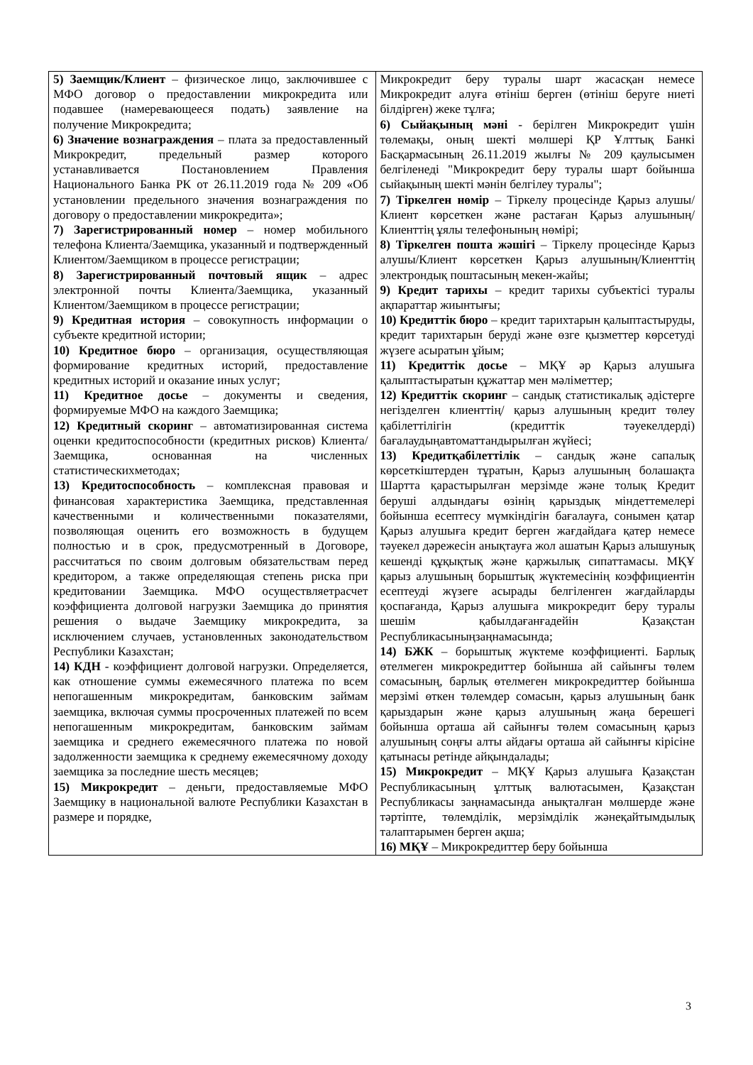| 5) Заемщик/Клиент – физическое лицо, заключившее с МФО договор о предоставлении микрокредита или подавшее (намеревающееся подать) заявление на получение Микрокредита; 6) Значение вознаграждения – плата за предоставленный Микрокредит, предельный размер которого устанавливается Постановлением Правления Национального Банка РК от 26.11.2019 года № 209 «Об установлении предельного значения вознаграждения по договору о предоставлении микрокредита»; 7) Зарегистрированный номер – номер мобильного телефона Клиента/Заемщика, указанный и подтвержденный Клиентом/Заемщиком в процессе регистрации; 8) Зарегистрированный почтовый ящик – адрес электронной почты Клиента/Заемщика, указанный Клиентом/Заемщиком в процессе регистрации; 9) Кредитная история – совокупность информации о субъекте кредитной истории; 10) Кредитное бюро – организация, осуществляющая формирование кредитных историй, предоставление кредитных историй и оказание иных услуг; 11) Кредитное досье – документы и сведения, формируемые МФО на каждого Заемщика; 12) Кредитный скоринг – автоматизированная система оценки кредитоспособности (кредитных рисков) Клиента/ Заемщика, основанная на численных статистическихметодах; 13) Кредитоспособность – комплексная правовая и финансовая характеристика Заемщика, представленная качественными и количественными показателями, позволяющая оценить его возможность в будущем полностью и в срок, предусмотренный в Договоре, рассчитаться по своим долговым обязательствам перед кредитором, а также определяющая степень риска при кредитовании Заемщика. МФО осуществляетрасчет коэффициента долговой нагрузки Заемщика до принятия решения о выдаче Заемщику микрокредита, за исключением случаев, установленных законодательством Республики Казахстан; 14) КДН - коэффициент долговой нагрузки. Определяется, как отношение суммы ежемесячного платежа по всем непогашенным микрокредитам, банковским займам заемщика, включая суммы просроченных платежей по всем непогашенным микрокредитам, банковским займам заемщика и среднего ежемесячного платежа по новой задолженности заемщика к среднему ежемесячному доходу заемщика за последние шесть месяцев; 15) Микрокредит – деньги, предоставляемые МФО Заемщику в национальной валюте Республики Казахстан в размере и порядке, | Микрокредит беру туралы шарт жасасқан немесе Микрокредит алуға өтініш берген (өтініш беруге ниеті білдірген) жеке тұлға; 6) Сыйақының мәні - берілген Микрокредит үшін төлемақы, оның шекті мөлшері ҚР Ұлттық Банкі Басқармасының 26.11.2019 жылғы № 209 қаулысымен белгіленеді "Микрокредит беру туралы шарт бойынша сыйақының шекті мәнін белгілеу туралы"; 7) Тіркелген нөмір – Тіркелу процесінде Қарыз алушы/Клиент көрсеткен және растаған Қарыз алушының/Клиенттің ұялы телефонының нөмірі; 8) Тіркелген пошта жәшігі – Тіркелу процесінде Қарыз алушы/Клиент көрсеткен Қарыз алушының/Клиенттің электрондық поштасының мекен-жайы; 9) Кредит тарихы – кредит тарихы субъектісі туралы ақпараттар жиынтығы; 10) Кредиттік бюро – кредит тарихтарын қалыптастыруды, кредит тарихтарын беруді және өзге қызметтер көрсетуді жүзеге асыратын ұйым; 11) Кредиттік досье – МҚҰ әр Қарыз алушыға қалыптастыратын құжаттар мен мәліметтер; 12) Кредиттік скоринг – сандық статистикалық әдістерге негізделген клиенттің/ қарыз алушының кредит төлеу қабілеттілігін (кредиттік тәуекелдерді) бағалаудыңавтоматтандырылған жүйесі; 13) Кредитқабілеттілік – сандық және сапалық көрсеткіштерден тұратын, Қарыз алушының болашақта Шартта қарастырылған мерзімде және толық Кредит беруші алдындағы өзінің қарыздық міндеттемелері бойынша есептесу мүмкіндігін бағалауға, сонымен қатар Қарыз алушыға кредит берген жағдайдаға қатер немесе тәуекел дәрежесін анықтауға жол ашатын Қарыз алышунық кешенді құқықтық және қаржылық сипаттамасы. МҚҰ қарыз алушының борыштық жүктемесінің коэффициентін есептеуді жүзеге асырады белгіленген жағдайларды қоспағанда, Қарыз алушыға микрокредит беру туралы шешім қабылдағанғадейін Қазақстан Республикасыныңзаңнамасында; 14) БЖК – борыштық жүктеме коэффициенті. Барлық өтелмеген микрокредиттер бойынша ай сайынғы төлем сомасының, барлық өтелмеген микрокредиттер бойынша мерзімі өткен төлемдер сомасын, қарыз алушының банк қарыздарын және қарыз алушының жаңа берешегі бойынша орташа ай сайынғы төлем сомасының қарыз алушының соңғы алты айдағы орташа ай сайынғы кірісіне қатынасы ретінде айқындалады; 15) Микрокредит – МҚҰ Қарыз алушыға Қазақстан Республикасының ұлттық валютасымен, Қазақстан Республикасы заңнамасында анықталған мөлшерде және тәртіпте, төлемділік, мерзімділік жәнеқайтымдылық талаптарымен берген ақша; 16) МҚҰ – Микрокредиттер беру бойынша |
3